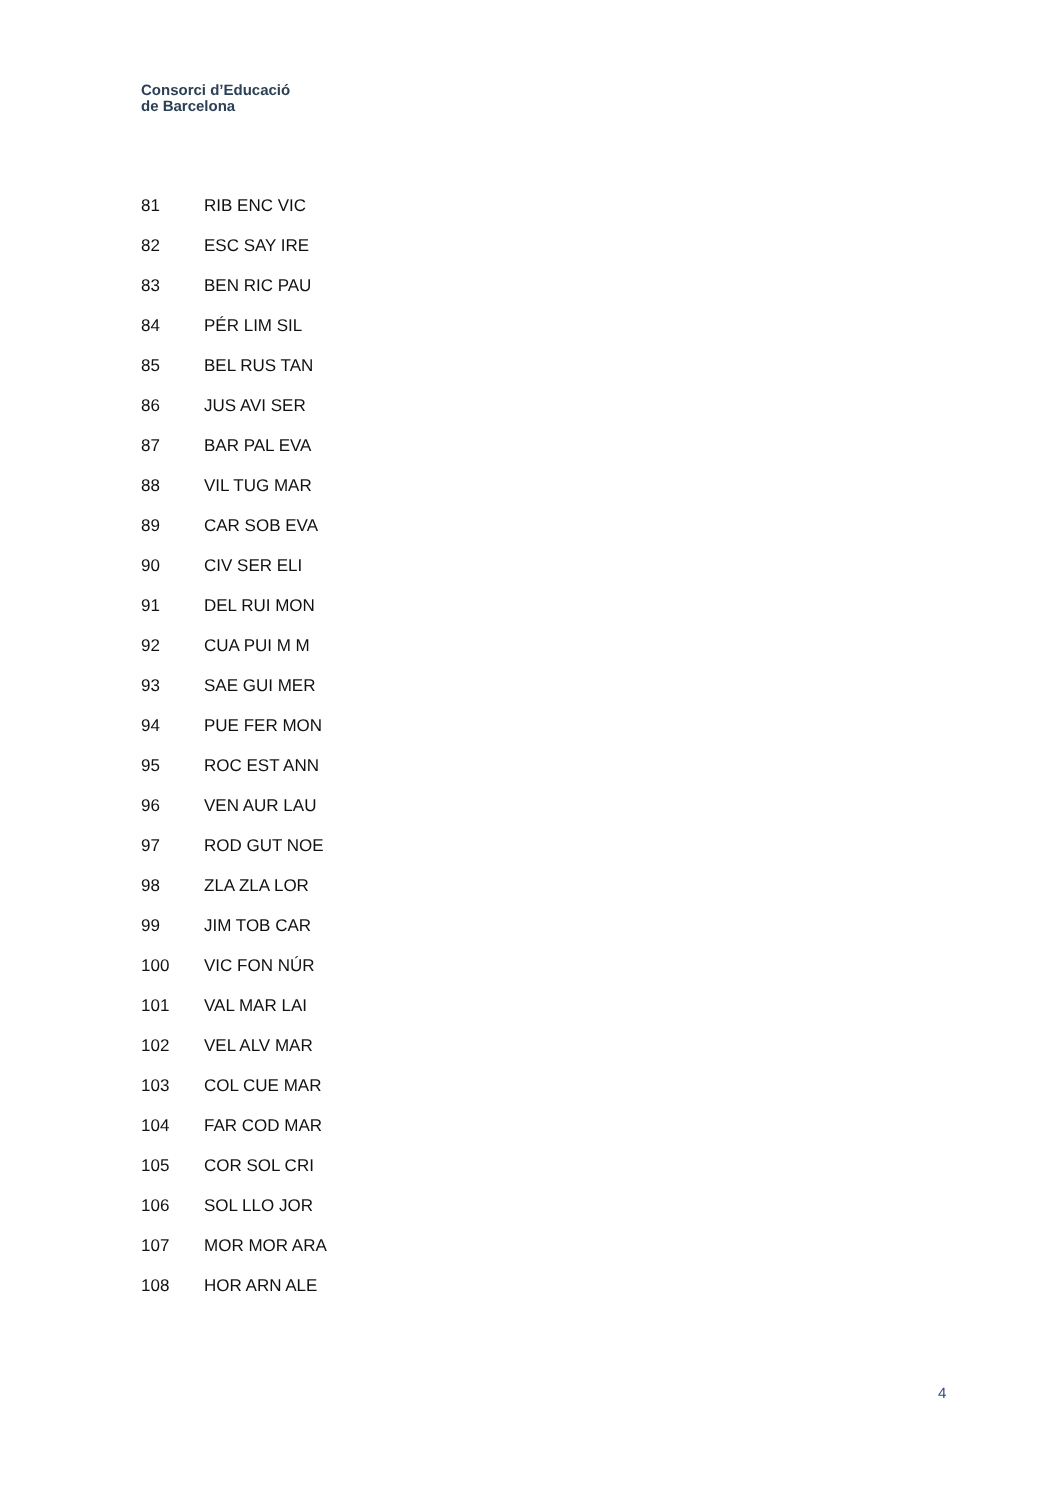Consorci d’Educació
de Barcelona
| 81 | RIB ENC VIC |
| 82 | ESC SAY IRE |
| 83 | BEN RIC PAU |
| 84 | PÉR LIM SIL |
| 85 | BEL RUS TAN |
| 86 | JUS AVI SER |
| 87 | BAR PAL EVA |
| 88 | VIL TUG MAR |
| 89 | CAR SOB EVA |
| 90 | CIV SER ELI |
| 91 | DEL RUI MON |
| 92 | CUA PUI M M |
| 93 | SAE GUI MER |
| 94 | PUE FER MON |
| 95 | ROC EST ANN |
| 96 | VEN AUR LAU |
| 97 | ROD GUT NOE |
| 98 | ZLA ZLA LOR |
| 99 | JIM TOB CAR |
| 100 | VIC FON NÚR |
| 101 | VAL MAR LAI |
| 102 | VEL ALV MAR |
| 103 | COL CUE MAR |
| 104 | FAR COD MAR |
| 105 | COR SOL CRI |
| 106 | SOL LLO JOR |
| 107 | MOR MOR ARA |
| 108 | HOR ARN ALE |
4